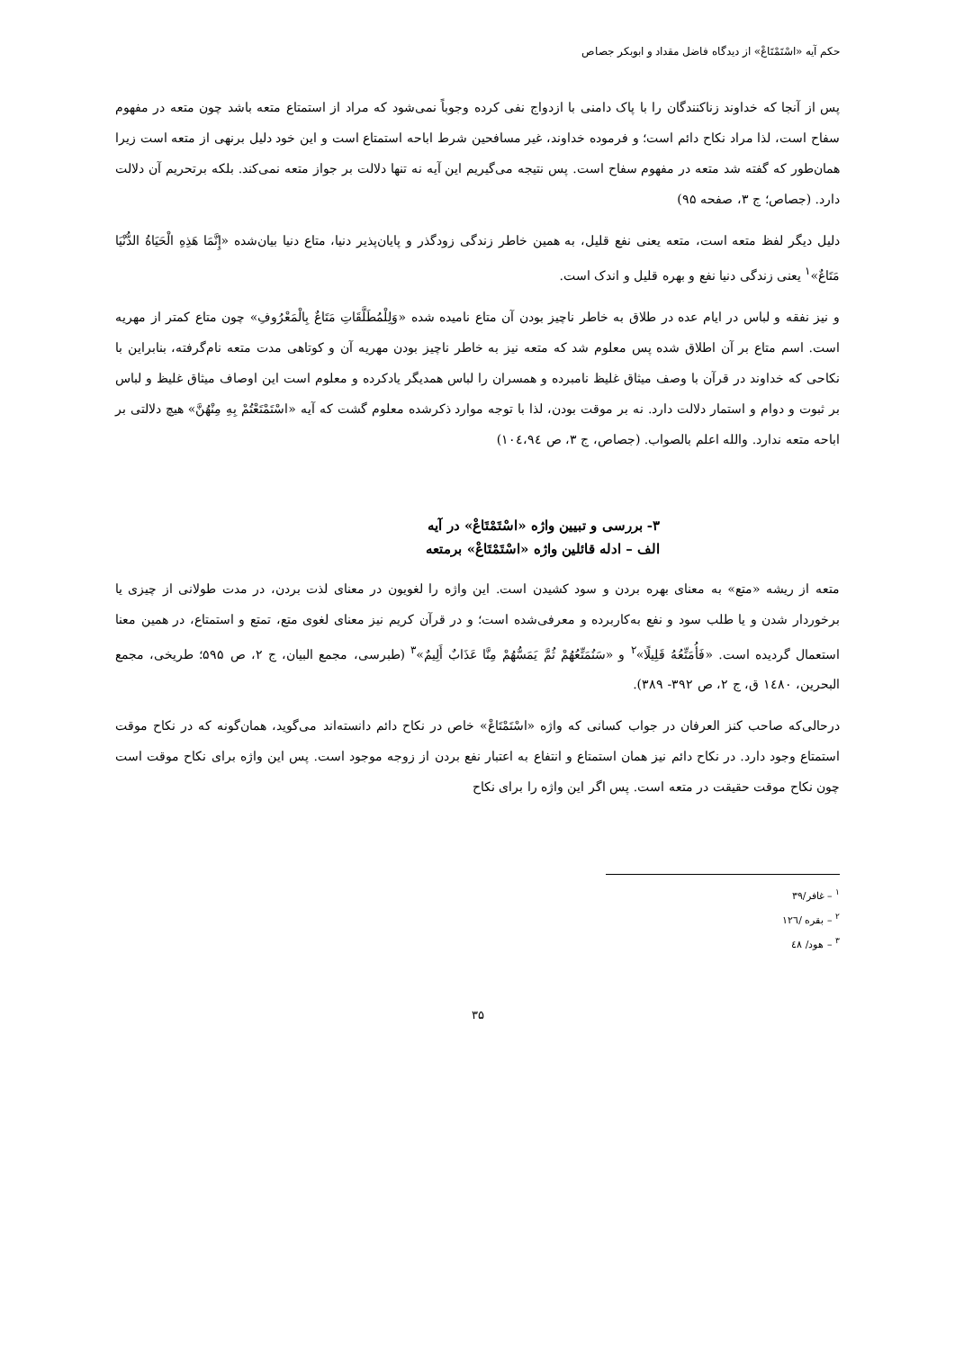حکم آیه «اسْتَمْتَاعْ» از دیدگاه فاضل مقداد و ابوبکر جصاص
پس از آنجا که خداوند زناکنندگان را با پاک دامنی با ازدواج نفی کرده وجوباً نمی‌شود که مراد از استمتاع متعه باشد چون متعه در مفهوم سفاح است، لذا مراد نکاح دائم است؛ و فرموده خداوند، غیر مسافحین شرط اباحه استمتاع است و این خود دلیل برنهی از متعه است زیرا همان‌طور که گفته شد متعه در مفهوم سفاح است. پس نتیجه می‌گیریم این آیه نه تنها دلالت بر جواز متعه نمی‌کند. بلکه برتحریم آن دلالت دارد. (جصاص؛ ج ۳، صفحه ۹۵)
دلیل دیگر لفظ متعه است، متعه یعنی نفع قلیل، به همین خاطر زندگی زودگذر و پایان‌پذیر دنیا، متاع دنیا بیان‌شده «إِنَّمَا هَذِهِ الْحَیَاةُ الدُّنْیَا مَتَاعٌ»<sup>۱</sup> یعنی زندگی دنیا نفع و بهره قلیل و اندک است.
و نیز نفقه و لباس در ایام عده در طلاق به خاطر ناچیز بودن آن متاع نامیده شده «وَلِلْمُطَلَّقَاتِ مَتَاعٌ بِالْمَعْرُوفِ» چون متاع کمتر از مهریه است. اسم متاع بر آن اطلاق شده پس معلوم شد که متعه نیز به خاطر ناچیز بودن مهریه آن و کوتاهی مدت متعه نام‌گرفته، بنابراین با نکاحی که خداوند در قرآن با وصف میثاق غلیظ نامبرده و همسران را لباس همدیگر یادکرده و معلوم است این اوصاف میثاق غلیظ و لباس بر ثبوت و دوام و استمار دلالت دارد. نه بر موقت بودن، لذا با توجه موارد ذکرشده معلوم گشت که آیه «اسْتَمْتَعْتُمْ بِهِ مِنْهُنَّ» هیچ دلالتی بر اباحه متعه ندارد. والله اعلم بالصواب. (جصاص، ج ۳، ص ۱۰٤،۹٤)
۳- بررسی و تبیین واژه «اسْتَمْتَاعْ» در آیه
الف – ادله قائلین واژه «اسْتَمْتَاعْ» برمتعه
متعه از ریشه «متع» به معنای بهره بردن و سود کشیدن است. این واژه را لغویون در معنای لذت بردن، در مدت طولانی از چیزی یا برخوردار شدن و یا طلب سود و نفع به‌کاربرده و معرفی‌شده است؛ و در قرآن کریم نیز معنای لغوی متع، تمتع و استمتاع، در همین معنا استعمال گردیده است. «فَأُمَتِّعُهُ قَلِیلًا»<sup>۲</sup> و «سَنُمَتِّعُهُمْ ثُمَّ یَمَسُّهُمْ مِنَّا عَذَابٌ أَلِیمٌ»<sup>۳</sup> (طبرسی، مجمع البیان، ج ۲، ص ۵۹۵؛ طریخی، مجمع البحرین، ۱٤۸۰ ق، ج ۲، ص ۳۹۲- ۳۸۹).
درحالی‌که صاحب کنز العرفان در جواب کسانی که واژه «اسْتَمْتَاعْ» خاص در نکاح دائم دانسته‌اند می‌گوید، همان‌گونه که در نکاح موقت استمتاع وجود دارد. در نکاح دائم نیز همان استمتاع و انتفاع به اعتبار نفع بردن از زوجه موجود است. پس این واژه برای نکاح موقت است چون نکاح موقت حقیقت در متعه است. پس اگر این واژه را برای نکاح
<sup>۱</sup> – غافر/۳۹
<sup>۲</sup> – بقره /۱۲٦
<sup>۳</sup> – هود/ ٤۸
۳۵